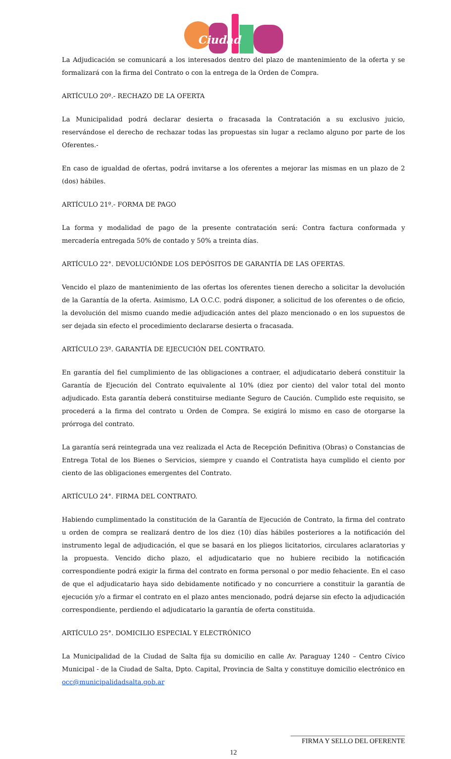Ciudad
La Adjudicación se comunicará a los interesados dentro del plazo de mantenimiento de la oferta y se formalizará con la firma del Contrato o con la entrega de la Orden de Compra.
ARTÍCULO 20º.- RECHAZO DE LA OFERTA
La Municipalidad podrá declarar desierta o fracasada la Contratación a su exclusivo juicio, reservándose el derecho de rechazar todas las propuestas sin lugar a reclamo alguno por parte de los Oferentes.-
En caso de igualdad de ofertas, podrá invitarse a los oferentes a mejorar las mismas en un plazo de 2 (dos) hábiles.
ARTÍCULO 21º.- FORMA DE PAGO
La forma y modalidad de pago de la presente contratación será: Contra factura conformada y mercadería entregada 50% de contado y 50% a treinta días.
ARTÍCULO 22°. DEVOLUCIÓNDE LOS DEPÓSITOS DE GARANTÍA DE LAS OFERTAS.
Vencido el plazo de mantenimiento de las ofertas los oferentes tienen derecho a solicitar la devolución de la Garantía de la oferta. Asimismo, LA O.C.C. podrá disponer, a solicitud de los oferentes o de oficio, la devolución del mismo cuando medie adjudicación antes del plazo mencionado o en los supuestos de ser dejada sin efecto el procedimiento declararse desierta o fracasada.
ARTÍCULO 23º. GARANTÍA DE EJECUCIÓN DEL CONTRATO.
En garantía del fiel cumplimiento de las obligaciones a contraer, el adjudicatario deberá constituir la Garantía de Ejecución del Contrato equivalente al 10% (diez por ciento) del valor total del monto adjudicado. Esta garantía deberá constituirse mediante Seguro de Caución. Cumplido este requisito, se procederá a la firma del contrato u Orden de Compra. Se exigirá lo mismo en caso de otorgarse la prórroga del contrato.
La garantía será reintegrada una vez realizada el Acta de Recepción Definitiva (Obras) o Constancias de Entrega Total de los Bienes o Servicios, siempre y cuando el Contratista haya cumplido el ciento por ciento de las obligaciones emergentes del Contrato.
ARTÍCULO 24°. FIRMA DEL CONTRATO.
Habiendo cumplimentado la constitución de la Garantía de Ejecución de Contrato, la firma del contrato u orden de compra se realizará dentro de los diez (10) días hábiles posteriores a la notificación del instrumento legal de adjudicación, el que se basará en los pliegos licitatorios, circulares aclaratorias y la propuesta. Vencido dicho plazo, el adjudicatario que no hubiere recibido la notificación correspondiente podrá exigir la firma del contrato en forma personal o por medio fehaciente. En el caso de que el adjudicatario haya sido debidamente notificado y no concurriere a constituir la garantía de ejecución y/o a firmar el contrato en el plazo antes mencionado, podrá dejarse sin efecto la adjudicación correspondiente, perdiendo el adjudicatario la garantía de oferta constituida.
ARTÍCULO 25°. DOMICILIO ESPECIAL Y ELECTRÓNICO
La Municipalidad de la Ciudad de Salta fija su domicilio en calle Av. Paraguay 1240 – Centro Cívico Municipal - de la Ciudad de Salta, Dpto. Capital, Provincia de Salta y constituye domicilio electrónico en occ@municipalidadsalta.gob.ar
_________________________________
FIRMA Y SELLO DEL OFERENTE
12